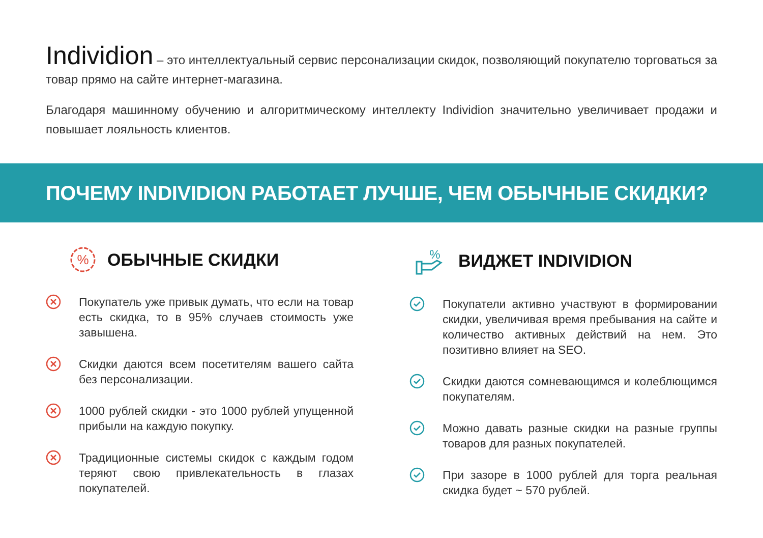Individion – это интеллектуальный сервис персонализации скидок, позволяющий покупателю торговаться за товар прямо на сайте интернет-магазина.
Благодаря машинному обучению и алгоритмическому интеллекту Individion значительно увеличивает продажи и повышает лояльность клиентов.
ПОЧЕМУ INDIVIDION РАБОТАЕТ ЛУЧШЕ, ЧЕМ ОБЫЧНЫЕ СКИДКИ?
%
ОБЫЧНЫЕ СКИДКИ
Покупатель уже привык думать, что если на товар есть скидка, то в 95% случаев стоимость уже завышена.
Скидки даются всем посетителям вашего сайта без персонализации.
1000 рублей скидки - это 1000 рублей упущенной прибыли на каждую покупку.
Традиционные системы скидок с каждым годом теряют свою привлекательность в глазах покупателей.
%
ВИДЖЕТ INDIVIDION
Покупатели активно участвуют в формировании скидки, увеличивая время пребывания на сайте и количество активных действий на нем. Это позитивно влияет на SEO.
Скидки даются сомневающимся и колеблющимся покупателям.
Можно давать разные скидки на разные группы товаров для разных покупателей.
При зазоре в 1000 рублей для торга реальная скидка будет ~ 570 рублей.